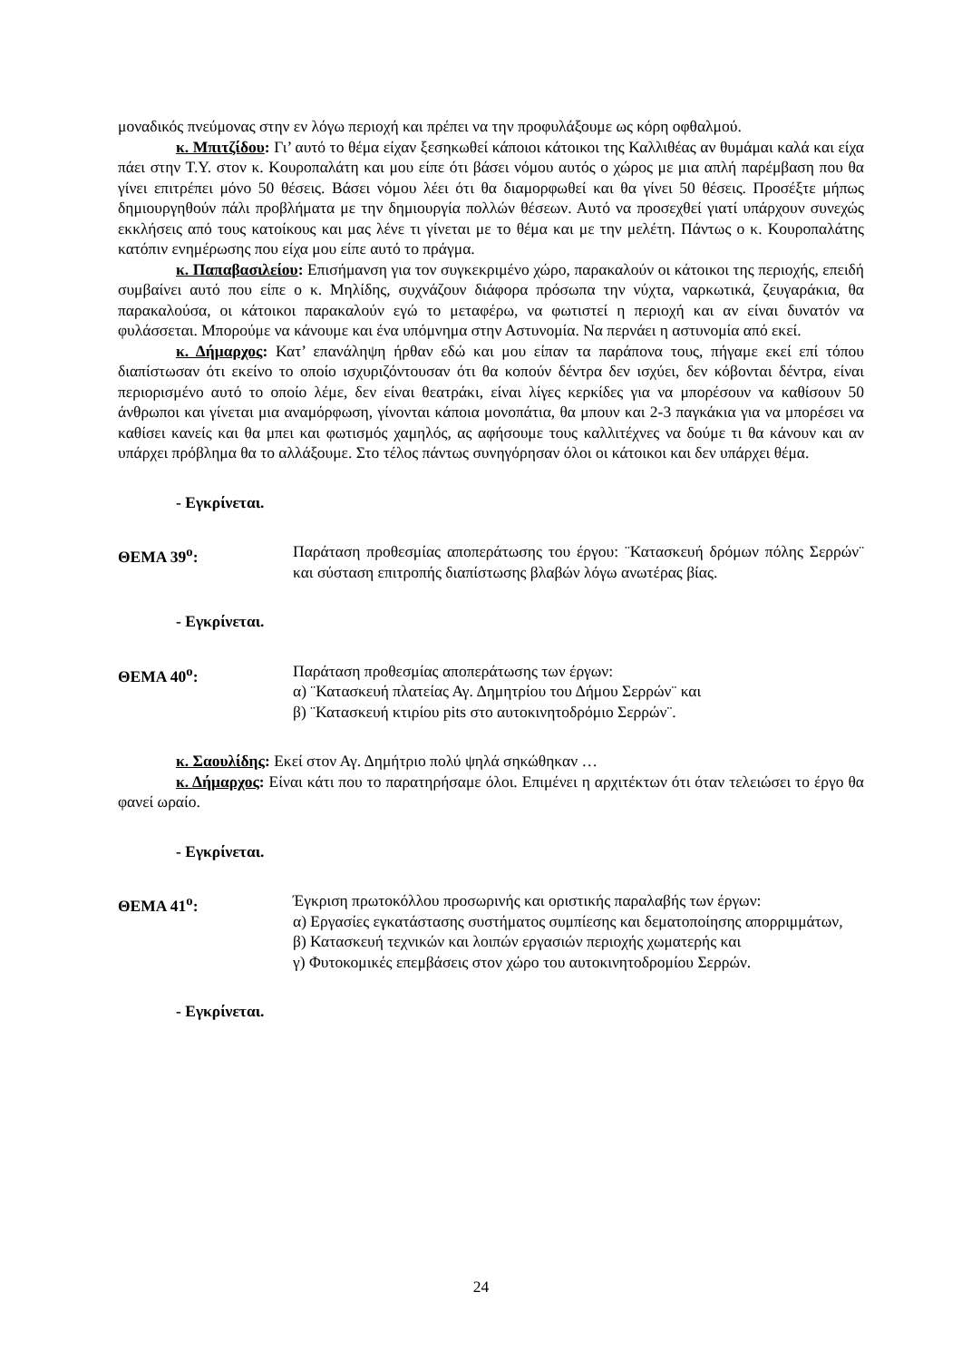μοναδικός πνεύμονας στην εν λόγω περιοχή και πρέπει να την προφυλάξουμε ως κόρη οφθαλμού.
κ. Μπιτζίδου: Γι’ αυτό το θέμα είχαν ξεσηκωθεί κάποιοι κάτοικοι της Καλλιθέας αν θυμάμαι καλά και είχα πάει στην Τ.Υ. στον κ. Κουροπαλάτη και μου είπε ότι βάσει νόμου αυτός ο χώρος με μια απλή παρέμβαση που θα γίνει επιτρέπει μόνο 50 θέσεις. Βάσει νόμου λέει ότι θα διαμορφωθεί και θα γίνει 50 θέσεις. Προσέξτε μήπως δημιουργηθούν πάλι προβλήματα με την δημιουργία πολλών θέσεων. Αυτό να προσεχθεί γιατί υπάρχουν συνεχώς εκκλήσεις από τους κατοίκους και μας λένε τι γίνεται με το θέμα και με την μελέτη. Πάντως ο κ. Κουροπαλάτης κατόπιν ενημέρωσης που είχα μου είπε αυτό το πράγμα.
κ. Παπαβασιλείου: Επισήμανση για τον συγκεκριμένο χώρο, παρακαλούν οι κάτοικοι της περιοχής, επειδή συμβαίνει αυτό που είπε ο κ. Μηλίδης, συχνάζουν διάφορα πρόσωπα την νύχτα, ναρκωτικά, ζευγαράκια, θα παρακαλούσα, οι κάτοικοι παρακαλούν εγώ το μεταφέρω, να φωτιστεί η περιοχή και αν είναι δυνατόν να φυλάσσεται. Μπορούμε να κάνουμε και ένα υπόμνημα στην Αστυνομία. Να περνάει η αστυνομία από εκεί.
κ. Δήμαρχος: Κατ’ επανάληψη ήρθαν εδώ και μου είπαν τα παράπονα τους, πήγαμε εκεί επί τόπου διαπίστωσαν ότι εκείνο το οποίο ισχυριζόντουσαν ότι θα κοπούν δέντρα δεν ισχύει, δεν κόβονται δέντρα, είναι περιορισμένο αυτό το οποίο λέμε, δεν είναι θεατράκι, είναι λίγες κερκίδες για να μπορέσουν να καθίσουν 50 άνθρωποι και γίνεται μια αναμόρφωση, γίνονται κάποια μονοπάτια, θα μπουν και 2-3 παγκάκια για να μπορέσει να καθίσει κανείς και θα μπει και φωτισμός χαμηλός, ας αφήσουμε τους καλλιτέχνες να δούμε τι θα κάνουν και αν υπάρχει πρόβλημα θα το αλλάξουμε. Στο τέλος πάντως συνηγόρησαν όλοι οι κάτοικοι και δεν υπάρχει θέμα.
- Εγκρίνεται.
ΘΕΜΑ 39<sup>ο</sup>: Παράταση προθεσμίας αποπεράτωσης του έργου: ¨Κατασκευή δρόμων πόλης Σερρών¨ και σύσταση επιτροπής διαπίστωσης βλαβών λόγω ανωτέρας βίας.
- Εγκρίνεται.
ΘΕΜΑ 40<sup>ο</sup>: Παράταση προθεσμίας αποπεράτωσης των έργων:
α) ¨Κατασκευή πλατείας Αγ. Δημητρίου του Δήμου Σερρών¨ και
β) ¨Κατασκευή κτιρίου pits στο αυτοκινητοδρόμιο Σερρών¨.
κ. Σαουλίδης: Εκεί στον Αγ. Δημήτριο πολύ ψηλά σηκώθηκαν …
κ. Δήμαρχος: Είναι κάτι που το παρατηρήσαμε όλοι. Επιμένει η αρχιτέκτων ότι όταν τελειώσει το έργο θα φανεί ωραίο.
- Εγκρίνεται.
ΘΕΜΑ 41<sup>ο</sup>: Έγκριση πρωτοκόλλου προσωρινής και οριστικής παραλαβής των έργων:
α) Εργασίες εγκατάστασης συστήματος συμπίεσης και δεματοποίησης απορριμμάτων,
β) Κατασκευή τεχνικών και λοιπών εργασιών περιοχής χωματερής και
γ) Φυτοκομικές επεμβάσεις στον χώρο του αυτοκινητοδρομίου Σερρών.
- Εγκρίνεται.
24